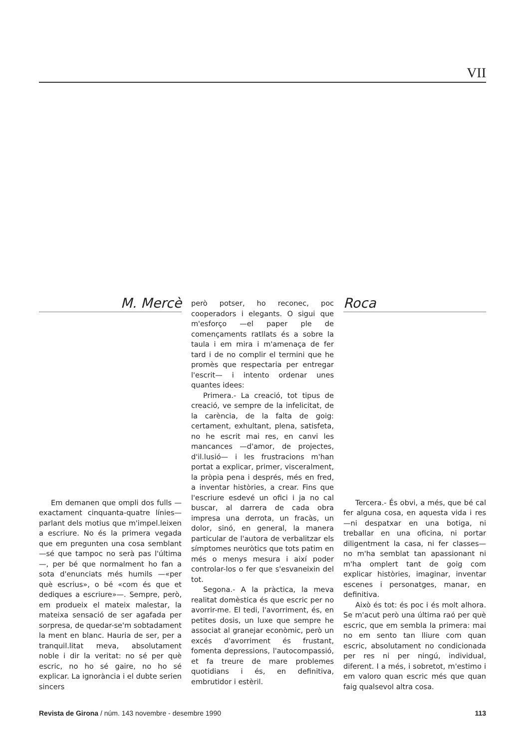VII
M. Mercè
Em demanen que ompli dos fulls —exactament cinquanta-quatre línies— parlant dels motius que m'impel.leixen a escriure. No és la primera vegada que em pregunten una cosa semblant —sé que tampoc no serà pas l'última—, per bé que normalment ho fan a sota d'enunciats més humils —«per què escrius», o bé «com és que et dediques a escriure»—. Sempre, però, em produeix el mateix malestar, la mateixa sensació de ser agafada per sorpresa, de quedar-se'm sobtadament la ment en blanc. Hauria de ser, per a tranquil.litat meva, absolutament noble i dir la veritat: no sé per què escric, no ho sé gaire, no ho sé explicar. La ignorància i el dubte serien sincers
però potser, ho reconec, poc cooperadors i elegants. O sigui que m'esforço —el paper ple de començaments ratllats és a sobre la taula i em mira i m'amenaça de fer tard i de no complir el termini que he promès que respectaria per entregar l'escrit— i intento ordenar unes quantes idees:
Primera.- La creació, tot tipus de creació, ve sempre de la infelicitat, de la carència, de la falta de goig: certament, exhultant, plena, satisfeta, no he escrit mai res, en canvi les mancances —d'amor, de projectes, d'il.lusió— i les frustracions m'han portat a explicar, primer, visceralment, la pròpia pena i després, més en fred, a inventar històries, a crear. Fins que l'escriure esdevé un ofici i ja no cal buscar, al darrera de cada obra impresa una derrota, un fracàs, un dolor, sinó, en general, la manera particular de l'autora de verbalitzar els símptomes neuròtics que tots patim en més o menys mesura i així poder controlar-los o fer que s'esvaneixin del tot.
Segona.- A la pràctica, la meva realitat domèstica és que escric per no avorrir-me. El tedi, l'avorriment, és, en petites dosis, un luxe que sempre he associat al granejar econòmic, però un excés d'avorriment és frustant, fomenta depressions, l'autocompassió, et fa treure de mare problemes quotidians i és, en definitiva, embrutidor i estèril.
Roca
Tercera.- És obvi, a més, que bé cal fer alguna cosa, en aquesta vida i res —ni despatxar en una botiga, ni treballar en una oficina, ni portar diligentment la casa, ni fer classes— no m'ha semblat tan apassionant ni m'ha omplert tant de goig com explicar històries, imaginar, inventar escenes i personatges, manar, en definitiva.
Això és tot: és poc i és molt alhora. Se m'acut però una última raó per què escric, que em sembla la primera: mai no em sento tan lliure com quan escric, absolutament no condicionada per res ni per ningú, individual, diferent. I a més, i sobretot, m'estimo i em valoro quan escric més que quan faig qualsevol altra cosa.
Revista de Girona / núm. 143 novembre - desembre 1990 113